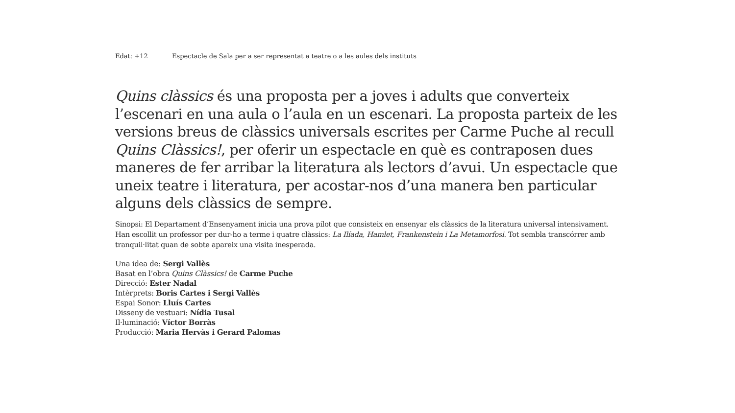Edat: +12 Espectacle de Sala per a ser representat a teatre o a les aules dels instituts
Quins clàssics és una proposta per a joves i adults que converteix l’escenari en una aula o l’aula en un escenari. La proposta parteix de les versions breus de clàssics universals escrites per Carme Puche al recull Quins Clàssics!, per oferir un espectacle en què es contraposen dues maneres de fer arribar la literatura als lectors d’avui. Un espectacle que uneix teatre i literatura, per acostar-nos d’una manera ben particular alguns dels clàssics de sempre.
Sinopsi: El Departament d’Ensenyament inicia una prova pilot que consisteix en ensenyar els clàssics de la literatura universal intensivament. Han escollit un professor per dur-ho a terme i quatre clàssics: La Ilíada, Hamlet, Frankenstein i La Metamorfosi. Tot sembla transcórrer amb tranquil·litat quan de sobte apareix una visita inesperada.
Una idea de: Sergi Vallès
Basat en l’obra Quins Clàssics! de Carme Puche
Direcció: Ester Nadal
Intèrprets: Boris Cartes i Sergi Vallès
Espai Sonor: Lluís Cartes
Disseny de vestuari: Nídia Tusal
Il·luminació: Víctor Borràs
Producció: Maria Hervàs i Gerard Palomas